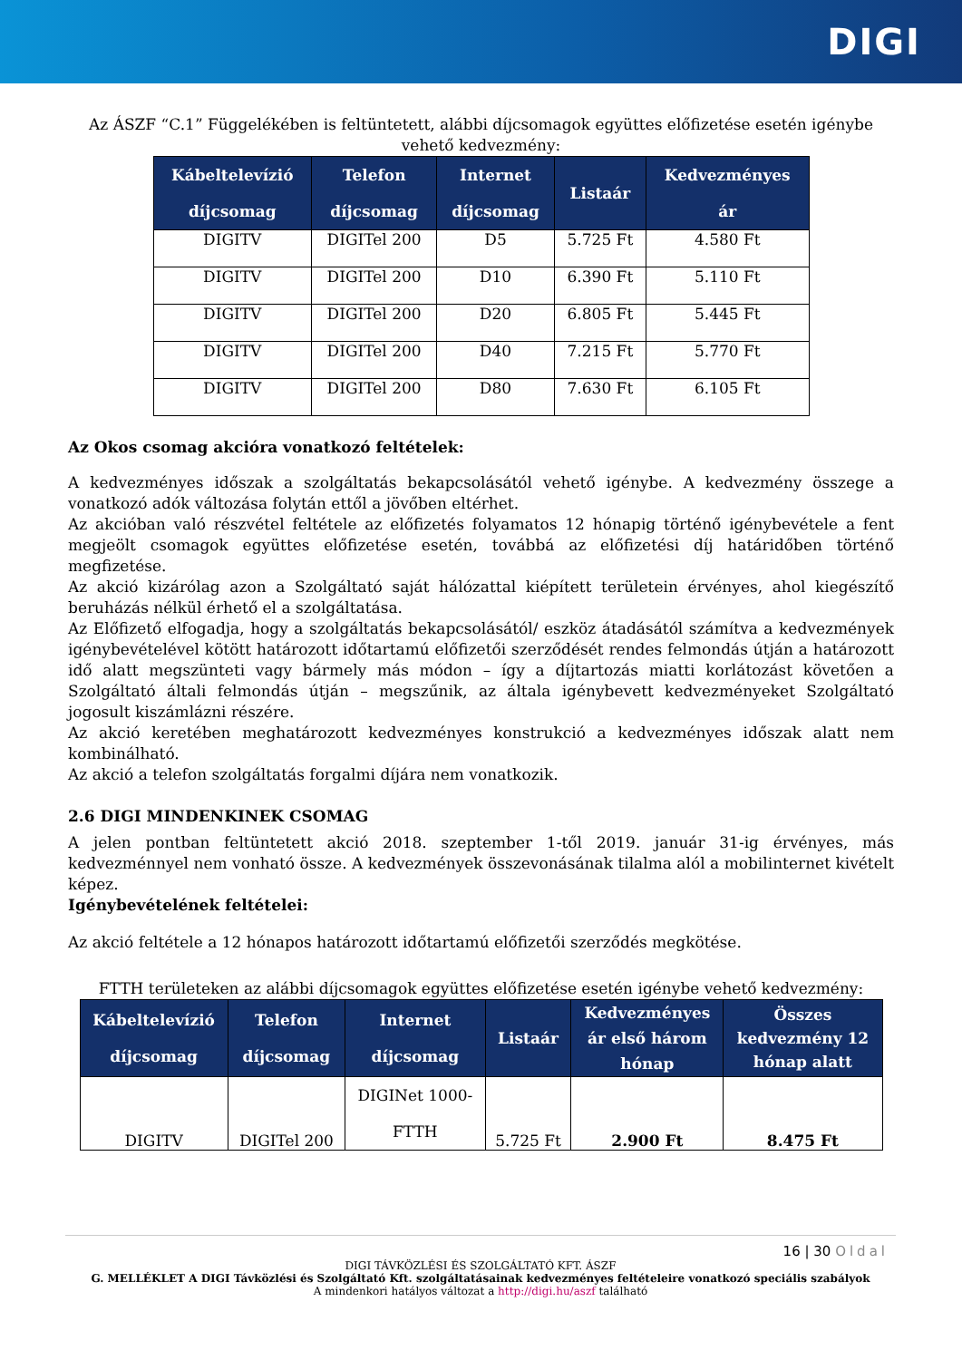DIGI
Az ÁSZF “C.1” Függelékében is feltüntetett, alábbi díjcsomagok együttes előfizetése esetén igénybe vehető kedvezmény:
| Kábeltelevízió díjcsomag | Telefon díjcsomag | Internet díjcsomag | Listaár | Kedvezményes ár |
| --- | --- | --- | --- | --- |
| DIGITV | DIGITel 200 | D5 | 5.725 Ft | 4.580 Ft |
| DIGITV | DIGITel 200 | D10 | 6.390 Ft | 5.110 Ft |
| DIGITV | DIGITel 200 | D20 | 6.805 Ft | 5.445 Ft |
| DIGITV | DIGITel 200 | D40 | 7.215 Ft | 5.770 Ft |
| DIGITV | DIGITel 200 | D80 | 7.630 Ft | 6.105 Ft |
Az Okos csomag akcióra vonatkozó feltételek:
A kedvezményes időszak a szolgáltatás bekapcsolásától vehető igénybe. A kedvezmény összege a vonatkozó adók változása folytán ettől a jövőben eltérhet.
Az akcióban való részvétel feltétele az előfizetés folyamatos 12 hónapig történő igénybevétele a fent megjeölt csomagok együttes előfizetése esetén, továbbá az előfizetési díj határidőben történő megfizetése.
Az akció kizárólag azon a Szolgáltató saját hálózattal kiépített területein érvényes, ahol kiegészítő beruházás nélkül érhető el a szolgáltatása.
Az Előfizető elfogadja, hogy a szolgáltatás bekapcsolásától/ eszköz átadásától számítva a kedvezmények igénybevételével kötött határozott időtartamú előfizetői szerződését rendes felmondás útján a határozott idő alatt megszünteti vagy bármely más módon – így a díjtartozás miatti korlátozást követően a Szolgáltató általi felmondás útján – megszűnik, az általa igénybevett kedvezményeket Szolgáltató jogosult kiszámlázni részére.
Az akció keretében meghatározott kedvezményes konstrukció a kedvezményes időszak alatt nem kombinálható.
Az akció a telefon szolgáltatás forgalmi díjára nem vonatkozik.
2.6 DIGI MINDENKINEK CSOMAG
A jelen pontban feltüntetett akció 2018. szeptember 1-től 2019. január 31-ig érvényes, más kedvezménnyel nem vonható össze. A kedvezmények összevonásának tilalma alól a mobilinternet kivételt képez.
Igénybevételének feltételei:
Az akció feltétele a 12 hónapos határozott időtartamú előfizetői szerződés megkötése.
FTTH területeken az alábbi díjcsomagok együttes előfizetése esetén igénybe vehető kedvezmény:
| Kábeltelevízió díjcsomag | Telefon díjcsomag | Internet díjcsomag | Listaár | Kedvezményes ár első három hónap | Összes kedvezmény 12 hónap alatt |
| --- | --- | --- | --- | --- | --- |
| DIGITV | DIGITel 200 | DIGINet 1000- FTTH | 5.725 Ft | 2.900 Ft | 8.475 Ft |
16 | 30 Oldal
DIGI TÁVKÖZLÉSI ÉS SZOLGÁLTATÓ KFT. ÁSZF
G. MELLÉKLET A DIGI Távközlési és Szolgáltató Kft. szolgáltatásainak kedvezményes feltételeire vonatkozó speciális szabályok
A mindenkori hatályos változat a http://digi.hu/aszf található